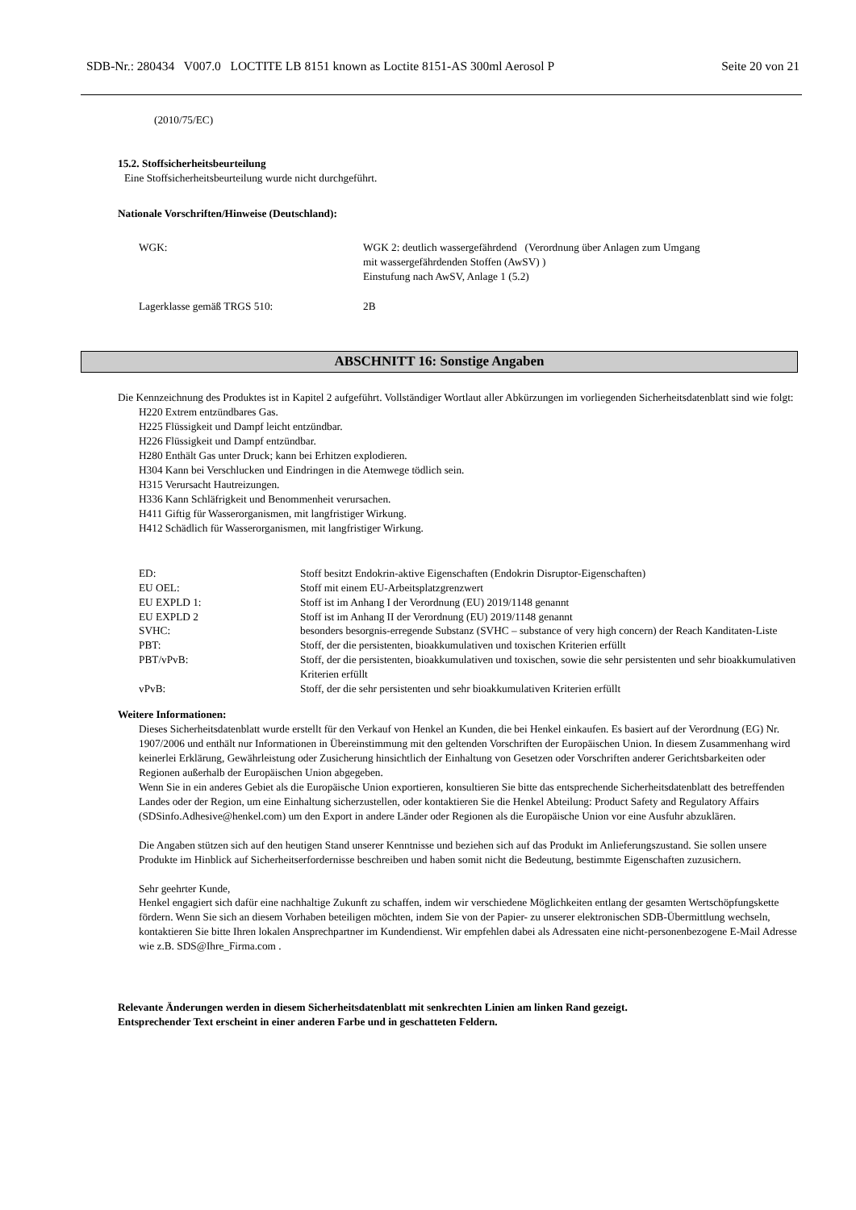SDB-Nr.: 280434 V007.0 LOCTITE LB 8151 known as Loctite 8151-AS 300ml Aerosol P Seite 20 von 21
(2010/75/EC)
15.2. Stoffsicherheitsbeurteilung
Eine Stoffsicherheitsbeurteilung wurde nicht durchgeführt.
Nationale Vorschriften/Hinweise (Deutschland):
| WGK: | WGK 2: deutlich wassergefährdend (Verordnung über Anlagen zum Umgang mit wassergefährdenden Stoffen (AwSV) ) Einstufung nach AwSV, Anlage 1 (5.2) |
| Lagerklasse gemäß TRGS 510: | 2B |
ABSCHNITT 16: Sonstige Angaben
Die Kennzeichnung des Produktes ist in Kapitel 2 aufgeführt. Vollständiger Wortlaut aller Abkürzungen im vorliegenden Sicherheitsdatenblatt sind wie folgt:
H220 Extrem entzündbares Gas.
H225 Flüssigkeit und Dampf leicht entzündbar.
H226 Flüssigkeit und Dampf entzündbar.
H280 Enthält Gas unter Druck; kann bei Erhitzen explodieren.
H304 Kann bei Verschlucken und Eindringen in die Atemwege tödlich sein.
H315 Verursacht Hautreizungen.
H336 Kann Schläfrigkeit und Benommenheit verursachen.
H411 Giftig für Wasserorganismen, mit langfristiger Wirkung.
H412 Schädlich für Wasserorganismen, mit langfristiger Wirkung.
| ED: | Stoff besitzt Endokrin-aktive Eigenschaften (Endokrin Disruptor-Eigenschaften) |
| EU OEL: | Stoff mit einem EU-Arbeitsplatzgrenzwert |
| EU EXPLD 1: | Stoff ist im Anhang I der Verordnung (EU) 2019/1148 genannt |
| EU EXPLD 2 | Stoff ist im Anhang II der Verordnung (EU) 2019/1148 genannt |
| SVHC: | besonders besorgnis-erregende Substanz (SVHC – substance of very high concern) der Reach Kanditaten-Liste |
| PBT: | Stoff, der die persistenten, bioakkumulativen und toxischen Kriterien erfüllt |
| PBT/vPvB: | Stoff, der die persistenten, bioakkumulativen und toxischen, sowie die sehr persistenten und sehr bioakkumulativen Kriterien erfüllt |
| vPvB: | Stoff, der die sehr persistenten und sehr bioakkumulativen Kriterien erfüllt |
Weitere Informationen:
Dieses Sicherheitsdatenblatt wurde erstellt für den Verkauf von Henkel an Kunden, die bei Henkel einkaufen. Es basiert auf der Verordnung (EG) Nr. 1907/2006 und enthält nur Informationen in Übereinstimmung mit den geltenden Vorschriften der Europäischen Union. In diesem Zusammenhang wird keinerlei Erklärung, Gewährleistung oder Zusicherung hinsichtlich der Einhaltung von Gesetzen oder Vorschriften anderer Gerichtsbarkeiten oder Regionen außerhalb der Europäischen Union abgegeben.
Wenn Sie in ein anderes Gebiet als die Europäische Union exportieren, konsultieren Sie bitte das entsprechende Sicherheitsdatenblatt des betreffenden Landes oder der Region, um eine Einhaltung sicherzustellen, oder kontaktieren Sie die Henkel Abteilung: Product Safety and Regulatory Affairs (SDSinfo.Adhesive@henkel.com) um den Export in andere Länder oder Regionen als die Europäische Union vor eine Ausfuhr abzuklären.
Die Angaben stützen sich auf den heutigen Stand unserer Kenntnisse und beziehen sich auf das Produkt im Anlieferungszustand. Sie sollen unsere Produkte im Hinblick auf Sicherheitserfordernisse beschreiben und haben somit nicht die Bedeutung, bestimmte Eigenschaften zuzusichern.
Sehr geehrter Kunde,
Henkel engagiert sich dafür eine nachhaltige Zukunft zu schaffen, indem wir verschiedene Möglichkeiten entlang der gesamten Wertschöpfungskette fördern. Wenn Sie sich an diesem Vorhaben beteiligen möchten, indem Sie von der Papier- zu unserer elektronischen SDB-Übermittlung wechseln, kontaktieren Sie bitte Ihren lokalen Ansprechpartner im Kundendienst. Wir empfehlen dabei als Adressaten eine nicht-personenbezogene E-Mail Adresse wie z.B. SDS@Ihre_Firma.com .
Relevante Änderungen werden in diesem Sicherheitsdatenblatt mit senkrechten Linien am linken Rand gezeigt.
Entsprechender Text erscheint in einer anderen Farbe und in geschatteten Feldern.